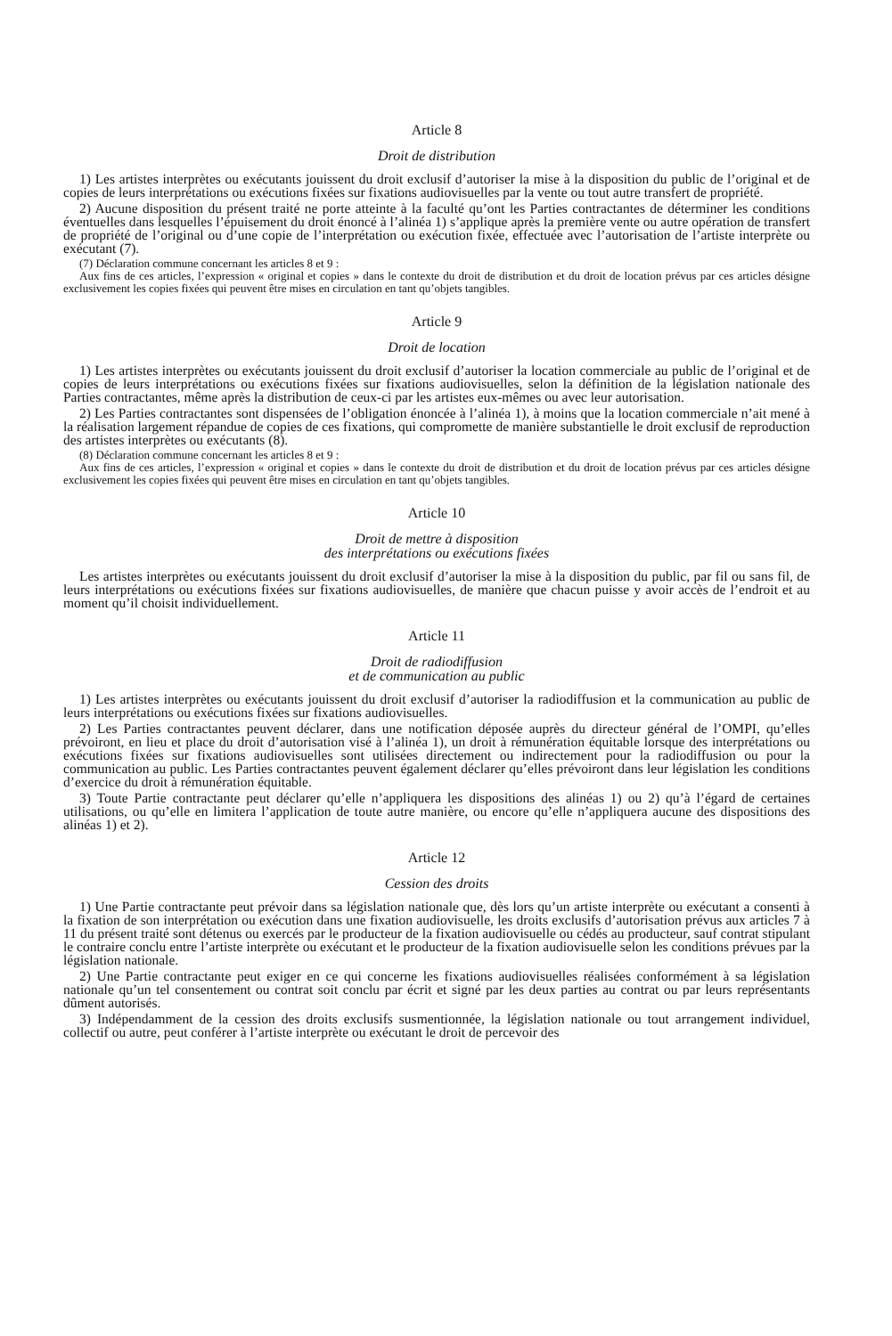Article 8
Droit de distribution
1) Les artistes interprètes ou exécutants jouissent du droit exclusif d’autoriser la mise à la disposition du public de l’original et de copies de leurs interprétations ou exécutions fixées sur fixations audiovisuelles par la vente ou tout autre transfert de propriété.
2) Aucune disposition du présent traité ne porte atteinte à la faculté qu’ont les Parties contractantes de déterminer les conditions éventuelles dans lesquelles l’épuisement du droit énoncé à l’alinéa 1) s’applique après la première vente ou autre opération de transfert de propriété de l’original ou d’une copie de l’interprétation ou exécution fixée, effectuée avec l’autorisation de l’artiste interprète ou exécutant (7).
(7) Déclaration commune concernant les articles 8 et 9 :
Aux fins de ces articles, l’expression « original et copies » dans le contexte du droit de distribution et du droit de location prévus par ces articles désigne exclusivement les copies fixées qui peuvent être mises en circulation en tant qu’objets tangibles.
Article 9
Droit de location
1) Les artistes interprètes ou exécutants jouissent du droit exclusif d’autoriser la location commerciale au public de l’original et de copies de leurs interprétations ou exécutions fixées sur fixations audiovisuelles, selon la définition de la législation nationale des Parties contractantes, même après la distribution de ceux-ci par les artistes eux-mêmes ou avec leur autorisation.
2) Les Parties contractantes sont dispensées de l’obligation énoncée à l’alinéa 1), à moins que la location commerciale n’ait mené à la réalisation largement répandue de copies de ces fixations, qui compromette de manière substantielle le droit exclusif de reproduction des artistes interprètes ou exécutants (8).
(8) Déclaration commune concernant les articles 8 et 9 :
Aux fins de ces articles, l’expression « original et copies » dans le contexte du droit de distribution et du droit de location prévus par ces articles désigne exclusivement les copies fixées qui peuvent être mises en circulation en tant qu’objets tangibles.
Article 10
Droit de mettre à disposition
des interprétations ou exécutions fixées
Les artistes interprètes ou exécutants jouissent du droit exclusif d’autoriser la mise à la disposition du public, par fil ou sans fil, de leurs interprétations ou exécutions fixées sur fixations audiovisuelles, de manière que chacun puisse y avoir accès de l’endroit et au moment qu’il choisit individuellement.
Article 11
Droit de radiodiffusion
et de communication au public
1) Les artistes interprètes ou exécutants jouissent du droit exclusif d’autoriser la radiodiffusion et la communication au public de leurs interprétations ou exécutions fixées sur fixations audiovisuelles.
2) Les Parties contractantes peuvent déclarer, dans une notification déposée auprès du directeur général de l’OMPI, qu’elles prévoiront, en lieu et place du droit d’autorisation visé à l’alinéa 1), un droit à rémunération équitable lorsque des interprétations ou exécutions fixées sur fixations audiovisuelles sont utilisées directement ou indirectement pour la radiodiffusion ou pour la communication au public. Les Parties contractantes peuvent également déclarer qu’elles prévoiront dans leur législation les conditions d’exercice du droit à rémunération équitable.
3) Toute Partie contractante peut déclarer qu’elle n’appliquera les dispositions des alinéas 1) ou 2) qu’à l’égard de certaines utilisations, ou qu’elle en limitera l’application de toute autre manière, ou encore qu’elle n’appliquera aucune des dispositions des alinéas 1) et 2).
Article 12
Cession des droits
1) Une Partie contractante peut prévoir dans sa législation nationale que, dès lors qu’un artiste interprète ou exécutant a consenti à la fixation de son interprétation ou exécution dans une fixation audiovisuelle, les droits exclusifs d’autorisation prévus aux articles 7 à 11 du présent traité sont détenus ou exercés par le producteur de la fixation audiovisuelle ou cédés au producteur, sauf contrat stipulant le contraire conclu entre l’artiste interprète ou exécutant et le producteur de la fixation audiovisuelle selon les conditions prévues par la législation nationale.
2) Une Partie contractante peut exiger en ce qui concerne les fixations audiovisuelles réalisées conformément à sa législation nationale qu’un tel consentement ou contrat soit conclu par écrit et signé par les deux parties au contrat ou par leurs représentants dûment autorisés.
3) Indépendamment de la cession des droits exclusifs susmentionnée, la législation nationale ou tout arrangement individuel, collectif ou autre, peut conférer à l’artiste interprète ou exécutant le droit de percevoir des